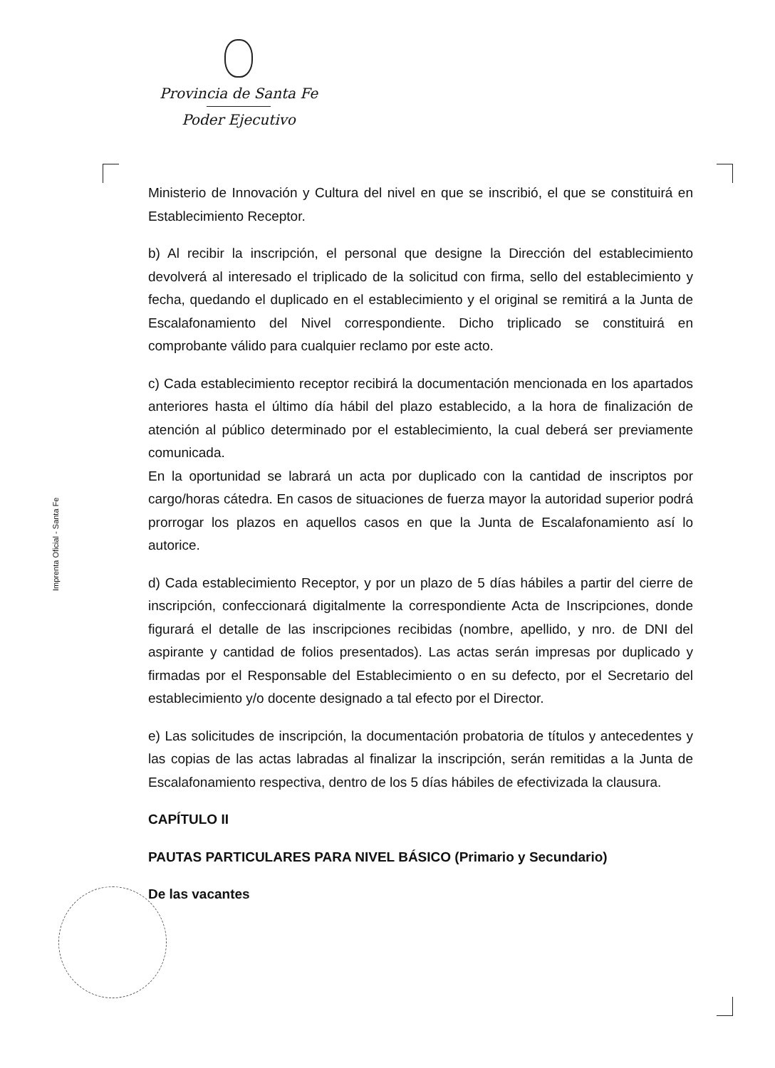Provincia de Santa Fe
Poder Ejecutivo
Imprenta Oficial - Santa Fe
Ministerio de Innovación y Cultura del nivel en que se inscribió, el que se constituirá en Establecimiento Receptor.
b) Al recibir la inscripción, el personal que designe la Dirección del establecimiento devolverá al interesado el triplicado de la solicitud con firma, sello del establecimiento y fecha, quedando el duplicado en el establecimiento y el original se remitirá a la Junta de Escalafonamiento del Nivel correspondiente. Dicho triplicado se constituirá en comprobante válido para cualquier reclamo por este acto.
c) Cada establecimiento receptor recibirá la documentación mencionada en los apartados anteriores hasta el último día hábil del plazo establecido, a la hora de finalización de atención al público determinado por el establecimiento, la cual deberá ser previamente comunicada.
En la oportunidad se labrará un acta por duplicado con la cantidad de inscriptos por cargo/horas cátedra. En casos de situaciones de fuerza mayor la autoridad superior podrá prorrogar los plazos en aquellos casos en que la Junta de Escalafonamiento así lo autorice.
d) Cada establecimiento Receptor, y por un plazo de 5 días hábiles a partir del cierre de inscripción, confeccionará digitalmente la correspondiente Acta de Inscripciones, donde figurará el detalle de las inscripciones recibidas (nombre, apellido, y nro. de DNI del aspirante y cantidad de folios presentados). Las actas serán impresas por duplicado y firmadas por el Responsable del Establecimiento o en su defecto, por el Secretario del establecimiento y/o docente designado a tal efecto por el Director.
e) Las solicitudes de inscripción, la documentación probatoria de títulos y antecedentes y las copias de las actas labradas al finalizar la inscripción, serán remitidas a la Junta de Escalafonamiento respectiva, dentro de los 5 días hábiles de efectivizada la clausura.
CAPÍTULO II
PAUTAS PARTICULARES PARA NIVEL BÁSICO (Primario y Secundario)
De las vacantes